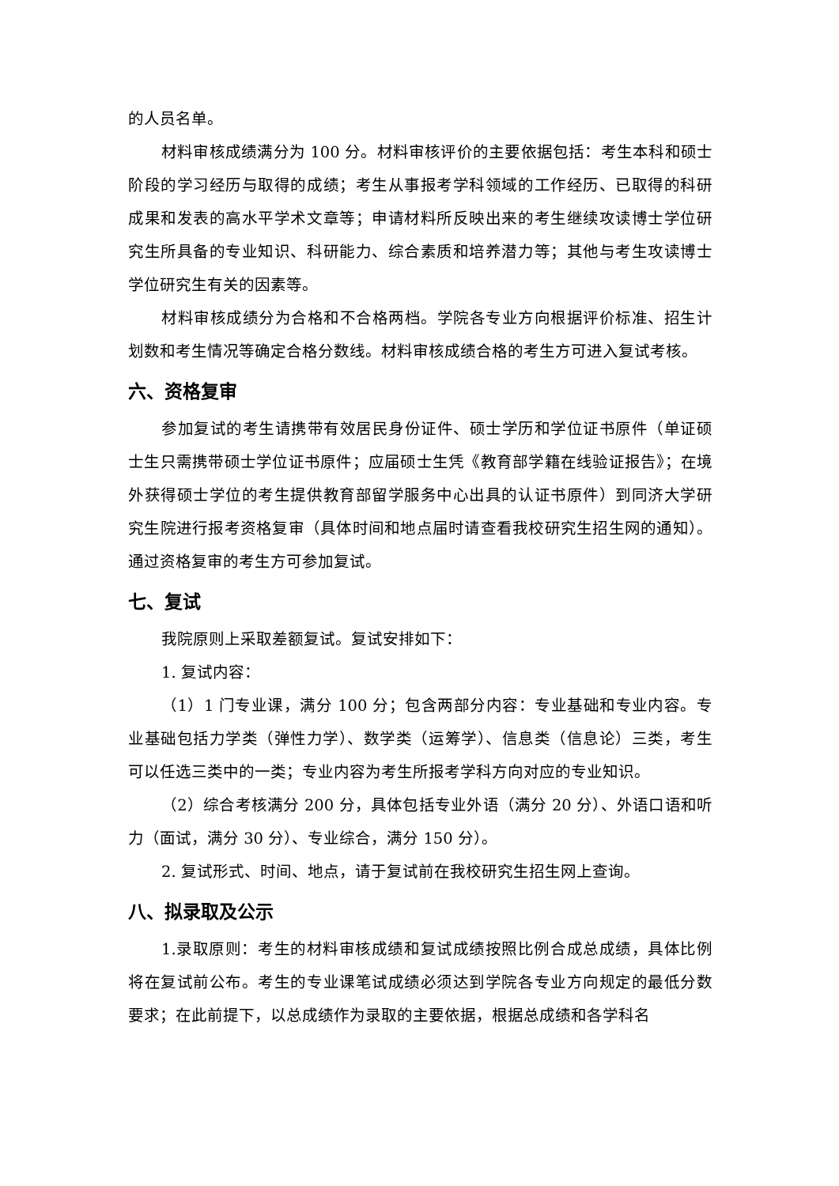的人员名单。
材料审核成绩满分为 100 分。材料审核评价的主要依据包括：考生本科和硕士阶段的学习经历与取得的成绩；考生从事报考学科领域的工作经历、已取得的科研成果和发表的高水平学术文章等；申请材料所反映出来的考生继续攻读博士学位研究生所具备的专业知识、科研能力、综合素质和培养潜力等；其他与考生攻读博士学位研究生有关的因素等。
材料审核成绩分为合格和不合格两档。学院各专业方向根据评价标准、招生计划数和考生情况等确定合格分数线。材料审核成绩合格的考生方可进入复试考核。
六、资格复审
参加复试的考生请携带有效居民身份证件、硕士学历和学位证书原件（单证硕士生只需携带硕士学位证书原件；应届硕士生凭《教育部学籍在线验证报告》；在境外获得硕士学位的考生提供教育部留学服务中心出具的认证书原件）到同济大学研究生院进行报考资格复审（具体时间和地点届时请查看我校研究生招生网的通知）。通过资格复审的考生方可参加复试。
七、复试
我院原则上采取差额复试。复试安排如下：
1. 复试内容：
（1）1 门专业课，满分 100 分；包含两部分内容：专业基础和专业内容。专业基础包括力学类（弹性力学）、数学类（运筹学）、信息类（信息论）三类，考生可以任选三类中的一类；专业内容为考生所报考学科方向对应的专业知识。
（2）综合考核满分 200 分，具体包括专业外语（满分 20 分）、外语口语和听力（面试，满分 30 分）、专业综合，满分 150 分）。
2. 复试形式、时间、地点，请于复试前在我校研究生招生网上查询。
八、拟录取及公示
1.录取原则：考生的材料审核成绩和复试成绩按照比例合成总成绩，具体比例将在复试前公布。考生的专业课笔试成绩必须达到学院各专业方向规定的最低分数要求；在此前提下，以总成绩作为录取的主要依据，根据总成绩和各学科名